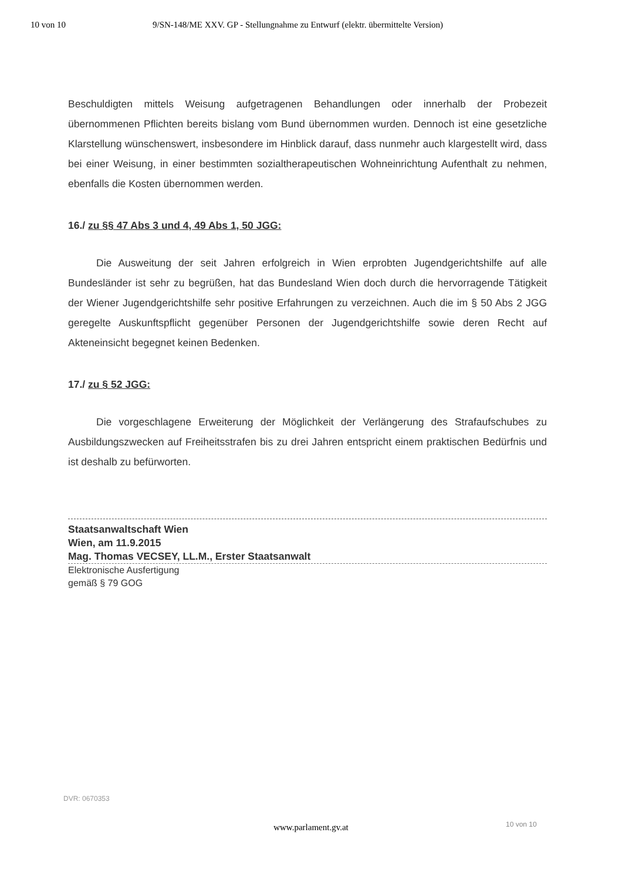10 von 10 9/SN-148/ME XXV. GP - Stellungnahme zu Entwurf (elektr. übermittelte Version)
Beschuldigten mittels Weisung aufgetragenen Behandlungen oder innerhalb der Probezeit übernommenen Pflichten bereits bislang vom Bund übernommen wurden. Dennoch ist eine gesetzliche Klarstellung wünschenswert, insbesondere im Hinblick darauf, dass nunmehr auch klargestellt wird, dass bei einer Weisung, in einer bestimmten sozialtherapeutischen Wohneinrichtung Aufenthalt zu nehmen, ebenfalls die Kosten übernommen werden.
16./ zu §§ 47 Abs 3 und 4, 49 Abs 1, 50 JGG:
Die Ausweitung der seit Jahren erfolgreich in Wien erprobten Jugendgerichtshilfe auf alle Bundesländer ist sehr zu begrüßen, hat das Bundesland Wien doch durch die hervorragende Tätigkeit der Wiener Jugendgerichtshilfe sehr positive Erfahrungen zu verzeichnen. Auch die im § 50 Abs 2 JGG geregelte Auskunftspflicht gegenüber Personen der Jugendgerichtshilfe sowie deren Recht auf Akteneinsicht begegnet keinen Bedenken.
17./ zu § 52 JGG:
Die vorgeschlagene Erweiterung der Möglichkeit der Verlängerung des Strafaufschubes zu Ausbildungszwecken auf Freiheitsstrafen bis zu drei Jahren entspricht einem praktischen Bedürfnis und ist deshalb zu befürworten.
Staatsanwaltschaft Wien
Wien, am 11.9.2015
Mag. Thomas VECSEY, LL.M., Erster Staatsanwalt
Elektronische Ausfertigung
gemäß § 79 GOG
DVR: 0670353
10 von 10
www.parlament.gv.at